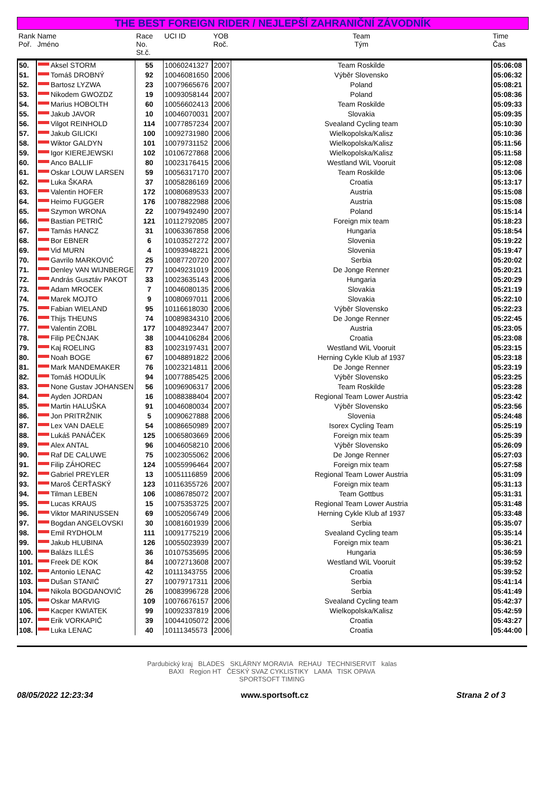THE BEST FOREIGN RIDER / NEJLEPŠÍ ZAHRANIČNÍ ZÁVODNÍK
| Rank Poř. | Name Jméno | Race No. St.č. | UCI ID | YOB Roč. | Team Tým | Time Čas |
| --- | --- | --- | --- | --- | --- | --- |
| 50. | Aksel STORM | 55 | 10060241327 | 2007 | Team Roskilde | 05:06:08 |
| 51. | Tomáš DROBNÝ | 92 | 10046081650 | 2006 | Výběr Slovensko | 05:06:32 |
| 52. | Bartosz LYZWA | 23 | 10079665676 | 2007 | Poland | 05:08:21 |
| 53. | Nikodem GWOZDZ | 19 | 10093058144 | 2007 | Poland | 05:08:36 |
| 54. | Marius HOBOLTH | 60 | 10056602413 | 2006 | Team Roskilde | 05:09:33 |
| 55. | Jakub JAVOR | 10 | 10046070031 | 2007 | Slovakia | 05:09:35 |
| 56. | Vilgot REINHOLD | 114 | 10077857234 | 2007 | Svealand Cycling team | 05:10:30 |
| 57. | Jakub GILICKI | 100 | 10092731980 | 2006 | Wielkopolska/Kalisz | 05:10:36 |
| 58. | Wiktor GALDYN | 101 | 10079731152 | 2006 | Wielkopolska/Kalisz | 05:11:56 |
| 59. | Igor KIEREJEWSKI | 102 | 10106727868 | 2006 | Wielkopolska/Kalisz | 05:11:58 |
| 60. | Anco BALLIF | 80 | 10023176415 | 2006 | Westland WiL Vooruit | 05:12:08 |
| 61. | Oskar LOUW LARSEN | 59 | 10056317170 | 2007 | Team Roskilde | 05:13:06 |
| 62. | Luka ŠKARA | 37 | 10058286169 | 2006 | Croatia | 05:13:17 |
| 63. | Valentin HOFER | 172 | 10080689533 | 2007 | Austria | 05:15:08 |
| 64. | Heimo FUGGER | 176 | 10078822988 | 2006 | Austria | 05:15:08 |
| 65. | Szymon WRONA | 22 | 10079492490 | 2007 | Poland | 05:15:14 |
| 66. | Bastian PETRIČ | 121 | 10112792085 | 2007 | Foreign mix team | 05:18:23 |
| 67. | Tamás HANCZ | 31 | 10063367858 | 2006 | Hungaria | 05:18:54 |
| 68. | Bor EBNER | 6 | 10103527272 | 2007 | Slovenia | 05:19:22 |
| 69. | Vid MURN | 4 | 10093948221 | 2006 | Slovenia | 05:19:47 |
| 70. | Gavrilo MARKOVIĆ | 25 | 10087720720 | 2007 | Serbia | 05:20:02 |
| 71. | Denley VAN WIJNBERGE | 77 | 10049231019 | 2006 | De Jonge Renner | 05:20:21 |
| 72. | András Gusztáv PAKOT | 33 | 10023635143 | 2006 | Hungaria | 05:20:29 |
| 73. | Adam MROCEK | 7 | 10046080135 | 2006 | Slovakia | 05:21:19 |
| 74. | Marek MOJTO | 9 | 10080697011 | 2006 | Slovakia | 05:22:10 |
| 75. | Fabian WIELAND | 95 | 10116618030 | 2006 | Výběr Slovensko | 05:22:23 |
| 76. | Thijs THEUNS | 74 | 10089834310 | 2006 | De Jonge Renner | 05:22:45 |
| 77. | Valentin ZOBL | 177 | 10048923447 | 2007 | Austria | 05:23:05 |
| 78. | Filip PEČNJAK | 38 | 10044106284 | 2006 | Croatia | 05:23:08 |
| 79. | Kaj ROELING | 83 | 10023197431 | 2007 | Westland WiL Vooruit | 05:23:15 |
| 80. | Noah BOGE | 67 | 10048891822 | 2006 | Herning Cykle Klub af 1937 | 05:23:18 |
| 81. | Mark MANDEMAKER | 76 | 10023214811 | 2006 | De Jonge Renner | 05:23:19 |
| 82. | Tomáš HODULÍK | 94 | 10077885425 | 2006 | Výběr Slovensko | 05:23:25 |
| 83. | None Gustav JOHANSEN | 56 | 10096906317 | 2006 | Team Roskilde | 05:23:28 |
| 84. | Ayden JORDAN | 16 | 10088388404 | 2007 | Regional Team Lower Austria | 05:23:42 |
| 85. | Martin HALUŠKA | 91 | 10046080034 | 2007 | Výběr Slovensko | 05:23:56 |
| 86. | Jon PRITRŽNIK | 5 | 10090627888 | 2006 | Slovenia | 05:24:48 |
| 87. | Lex VAN DAELE | 54 | 10086650989 | 2007 | Isorex Cycling Team | 05:25:19 |
| 88. | Lukáš PANÁČEK | 125 | 10065803669 | 2006 | Foreign mix team | 05:25:39 |
| 89. | Alex ANTAL | 96 | 10046058210 | 2006 | Výběr Slovensko | 05:26:09 |
| 90. | Raf DE CALUWE | 75 | 10023055062 | 2006 | De Jonge Renner | 05:27:03 |
| 91. | Filip ZÁHOREC | 124 | 10055996464 | 2007 | Foreign mix team | 05:27:58 |
| 92. | Gabriel PREYLER | 13 | 10051116859 | 2006 | Regional Team Lower Austria | 05:31:09 |
| 93. | Maroš ČERŤASKÝ | 123 | 10116355726 | 2007 | Foreign mix team | 05:31:13 |
| 94. | Tilman LEBEN | 106 | 10086785072 | 2007 | Team Gottbus | 05:31:31 |
| 95. | Lucas KRAUS | 15 | 10075353725 | 2007 | Regional Team Lower Austria | 05:31:48 |
| 96. | Viktor MARINUSSEN | 69 | 10052056749 | 2006 | Herning Cykle Klub af 1937 | 05:33:48 |
| 97. | Bogdan ANGELOVSKI | 30 | 10081601939 | 2006 | Serbia | 05:35:07 |
| 98. | Emil RYDHOLM | 111 | 10091775219 | 2006 | Svealand Cycling team | 05:35:14 |
| 99. | Jakub HLUBINA | 126 | 10055023939 | 2007 | Foreign mix team | 05:36:21 |
| 100. | Balázs ILLÉS | 36 | 10107535695 | 2006 | Hungaria | 05:36:59 |
| 101. | Freek DE KOK | 84 | 10072713608 | 2007 | Westland WiL Vooruit | 05:39:52 |
| 102. | Antonio LENAC | 42 | 10111343755 | 2006 | Croatia | 05:39:52 |
| 103. | Dušan STANIĆ | 27 | 10079717311 | 2006 | Serbia | 05:41:14 |
| 104. | Nikola BOGDANOVIĆ | 26 | 10083996728 | 2006 | Serbia | 05:41:49 |
| 105. | Oskar MARVIG | 109 | 10076676157 | 2006 | Svealand Cycling team | 05:42:37 |
| 106. | Kacper KWIATEK | 99 | 10092337819 | 2006 | Wielkopolska/Kalisz | 05:42:59 |
| 107. | Erik VORKAPIĆ | 39 | 10044105072 | 2006 | Croatia | 05:43:27 |
| 108. | Luka LENAC | 40 | 10111345573 | 2006 | Croatia | 05:44:00 |
Pardubický kraj BLADES SKLÁRNY MORAVIA REHAU TECHNISERVIT kalas
BAXI Region HT ČESKÝ SVAZ CYKLISTIKY LAMA TISK OPAVA
SPORTSOFT TIMING
08/05/2022 12:23:34 www.sportsoft.cz Strana 2 of 3